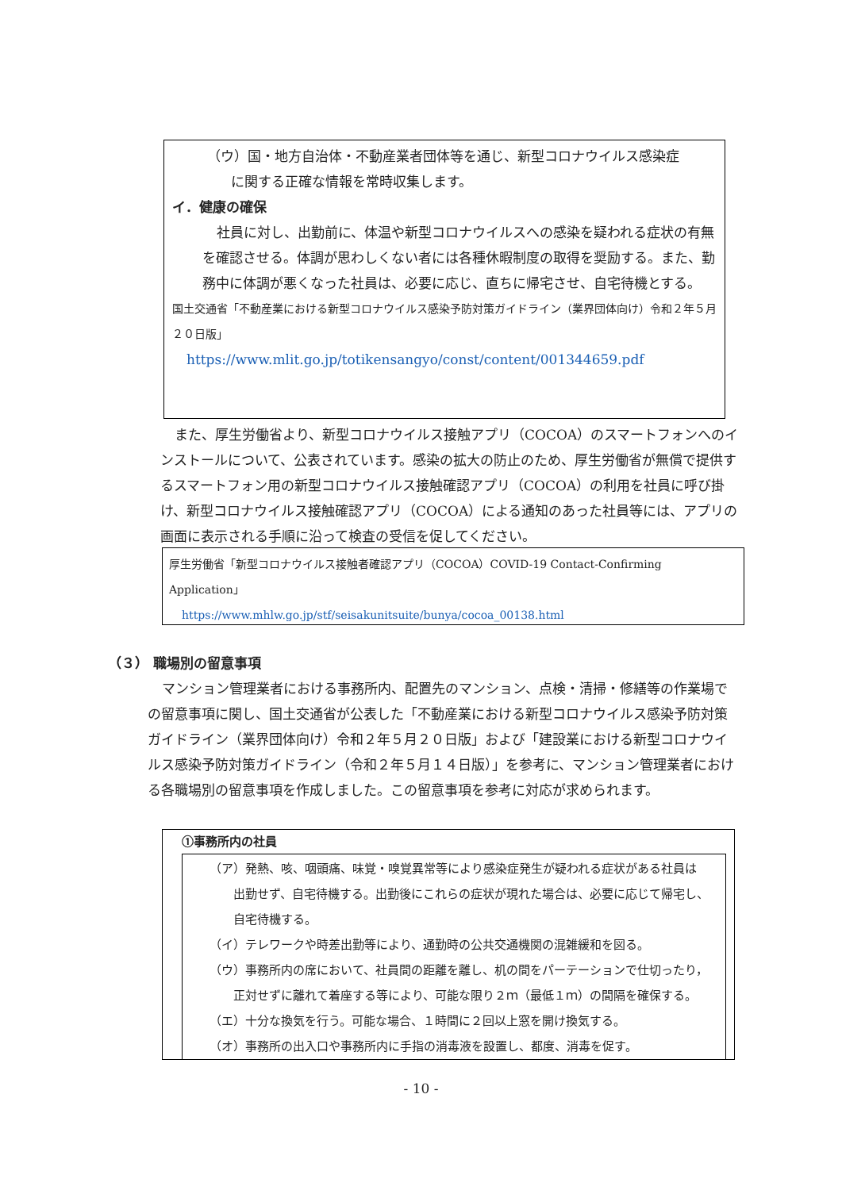（ウ）国・地方自治体・不動産業者団体等を通じ、新型コロナウイルス感染症
に関する正確な情報を常時収集します。
イ．健康の確保
社員に対し、出勤前に、体温や新型コロナウイルスへの感染を疑われる症状の有無を確認させる。体調が思わしくない者には各種休暇制度の取得を奨励する。また、勤務中に体調が悪くなった社員は、必要に応じ、直ちに帰宅させ、自宅待機とする。
国土交通省「不動産業における新型コロナウイルス感染予防対策ガイドライン（業界団体向け）令和２年５月２０日版」
https://www.mlit.go.jp/totikensangyo/const/content/001344659.pdf
また、厚生労働省より、新型コロナウイルス接触アプリ（COCOA）のスマートフォンへのインストールについて、公表されています。感染の拡大の防止のため、厚生労働省が無償で提供するスマートフォン用の新型コロナウイルス接触確認アプリ（COCOA）の利用を社員に呼び掛け、新型コロナウイルス接触確認アプリ（COCOA）による通知のあった社員等には、アプリの画面に表示される手順に沿って検査の受信を促してください。
厚生労働省「新型コロナウイルス接触者確認アプリ（COCOA）COVID-19 Contact-Confirming Application」
https://www.mhlw.go.jp/stf/seisakunitsuite/bunya/cocoa_00138.html
（３） 職場別の留意事項
マンション管理業者における事務所内、配置先のマンション、点検・清掃・修繕等の作業場での留意事項に関し、国土交通省が公表した「不動産業における新型コロナウイルス感染予防対策ガイドライン（業界団体向け）令和２年５月２０日版」および「建設業における新型コロナウイルス感染予防対策ガイドライン（令和２年５月１４日版）」を参考に、マンション管理業者における各職場別の留意事項を作成しました。この留意事項を参考に対応が求められます。
①事務所内の社員
（ア）発熱、咳、咽頭痛、味覚・嗅覚異常等により感染症発生が疑われる症状がある社員は
出勤せず、自宅待機する。出勤後にこれらの症状が現れた場合は、必要に応じて帰宅し、自宅待機する。
（イ）テレワークや時差出勤等により、通勤時の公共交通機関の混雑緩和を図る。
（ウ）事務所内の席において、社員間の距離を離し、机の間をパーテーションで仕切ったり，
正対せずに離れて着座する等により、可能な限り２ｍ（最低１ｍ）の間隔を確保する。
（エ）十分な換気を行う。可能な場合、１時間に２回以上窓を開け換気する。
（オ）事務所の出入口や事務所内に手指の消毒液を設置し、都度、消毒を促す。
- 10 -